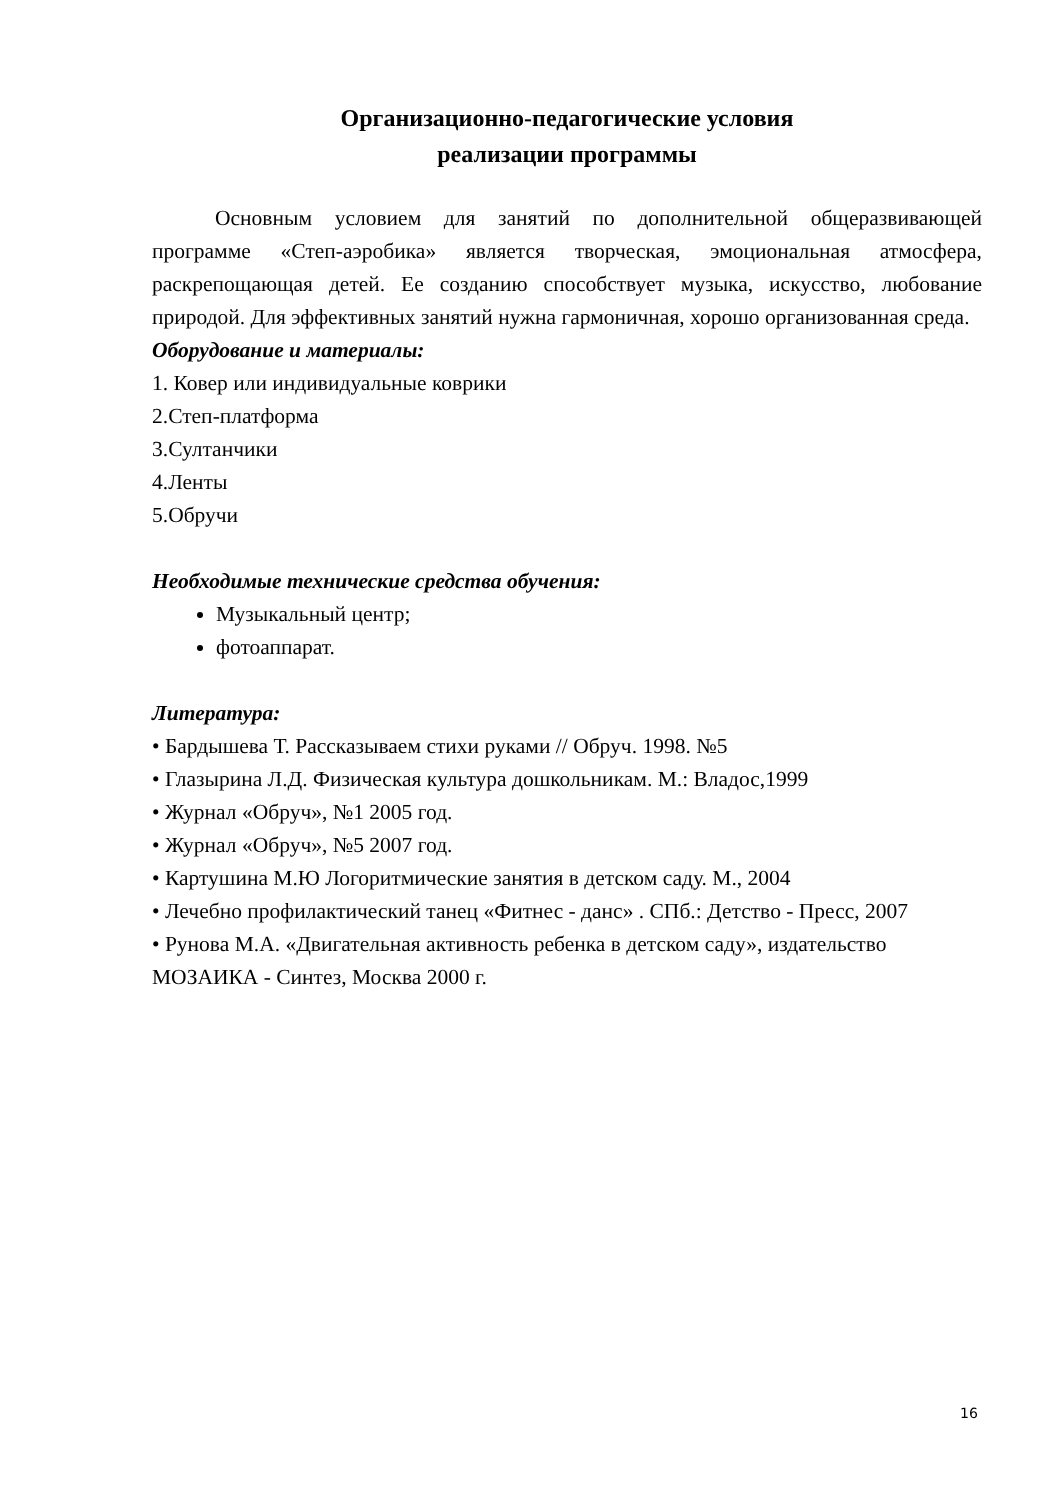Организационно-педагогические условия
реализации программы
Основным условием для занятий по дополнительной общеразвивающей программе «Степ-аэробика» является творческая, эмоциональная атмосфера, раскрепощающая детей. Ее созданию способствует музыка, искусство, любование природой. Для эффективных занятий нужна гармоничная, хорошо организованная среда.
Оборудование и материалы:
1. Ковер или индивидуальные коврики
2.Степ-платформа
3.Султанчики
4.Ленты
5.Обручи
Необходимые технические средства обучения:
Музыкальный центр;
фотоаппарат.
Литература:
• Бардышева Т. Рассказываем стихи руками // Обруч. 1998. №5
• Глазырина Л.Д. Физическая культура дошкольникам. М.: Владос,1999
• Журнал «Обруч», №1 2005 год.
• Журнал «Обруч», №5 2007 год.
• Картушина М.Ю Логоритмические занятия в детском саду. М., 2004
• Лечебно профилактический танец «Фитнес - данс» . СПб.: Детство - Пресс, 2007
• Рунова М.А. «Двигательная активность ребенка в детском саду», издательство МОЗАИКА - Синтез, Москва 2000 г.
16